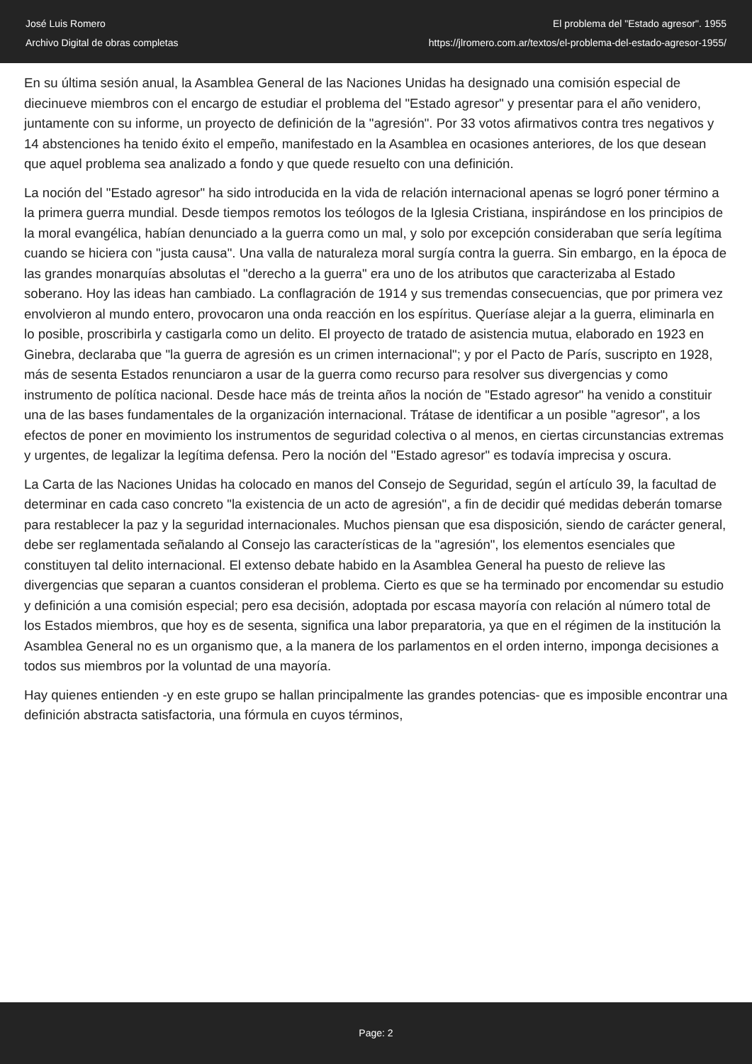José Luis Romero
Archivo Digital de obras completas
El problema del "Estado agresor". 1955
https://jlromero.com.ar/textos/el-problema-del-estado-agresor-1955/
En su última sesión anual, la Asamblea General de las Naciones Unidas ha designado una comisión especial de diecinueve miembros con el encargo de estudiar el problema del "Estado agresor" y presentar para el año venidero, juntamente con su informe, un proyecto de definición de la "agresión". Por 33 votos afirmativos contra tres negativos y 14 abstenciones ha tenido éxito el empeño, manifestado en la Asamblea en ocasiones anteriores, de los que desean que aquel problema sea analizado a fondo y que quede resuelto con una definición.
La noción del "Estado agresor" ha sido introducida en la vida de relación internacional apenas se logró poner término a la primera guerra mundial. Desde tiempos remotos los teólogos de la Iglesia Cristiana, inspirándose en los principios de la moral evangélica, habían denunciado a la guerra como un mal, y solo por excepción consideraban que sería legítima cuando se hiciera con "justa causa". Una valla de naturaleza moral surgía contra la guerra. Sin embargo, en la época de las grandes monarquías absolutas el "derecho a la guerra" era uno de los atributos que caracterizaba al Estado soberano. Hoy las ideas han cambiado. La conflagración de 1914 y sus tremendas consecuencias, que por primera vez envolvieron al mundo entero, provocaron una onda reacción en los espíritus. Queríase alejar a la guerra, eliminarla en lo posible, proscribirla y castigarla como un delito. El proyecto de tratado de asistencia mutua, elaborado en 1923 en Ginebra, declaraba que "la guerra de agresión es un crimen internacional"; y por el Pacto de París, suscripto en 1928, más de sesenta Estados renunciaron a usar de la guerra como recurso para resolver sus divergencias y como instrumento de política nacional. Desde hace más de treinta años la noción de "Estado agresor" ha venido a constituir una de las bases fundamentales de la organización internacional. Trátase de identificar a un posible "agresor", a los efectos de poner en movimiento los instrumentos de seguridad colectiva o al menos, en ciertas circunstancias extremas y urgentes, de legalizar la legítima defensa. Pero la noción del "Estado agresor" es todavía imprecisa y oscura.
La Carta de las Naciones Unidas ha colocado en manos del Consejo de Seguridad, según el artículo 39, la facultad de determinar en cada caso concreto "la existencia de un acto de agresión", a fin de decidir qué medidas deberán tomarse para restablecer la paz y la seguridad internacionales. Muchos piensan que esa disposición, siendo de carácter general, debe ser reglamentada señalando al Consejo las características de la "agresión", los elementos esenciales que constituyen tal delito internacional. El extenso debate habido en la Asamblea General ha puesto de relieve las divergencias que separan a cuantos consideran el problema. Cierto es que se ha terminado por encomendar su estudio y definición a una comisión especial; pero esa decisión, adoptada por escasa mayoría con relación al número total de los Estados miembros, que hoy es de sesenta, significa una labor preparatoria, ya que en el régimen de la institución la Asamblea General no es un organismo que, a la manera de los parlamentos en el orden interno, imponga decisiones a todos sus miembros por la voluntad de una mayoría.
Hay quienes entienden -y en este grupo se hallan principalmente las grandes potencias- que es imposible encontrar una definición abstracta satisfactoria, una fórmula en cuyos términos,
Page: 2